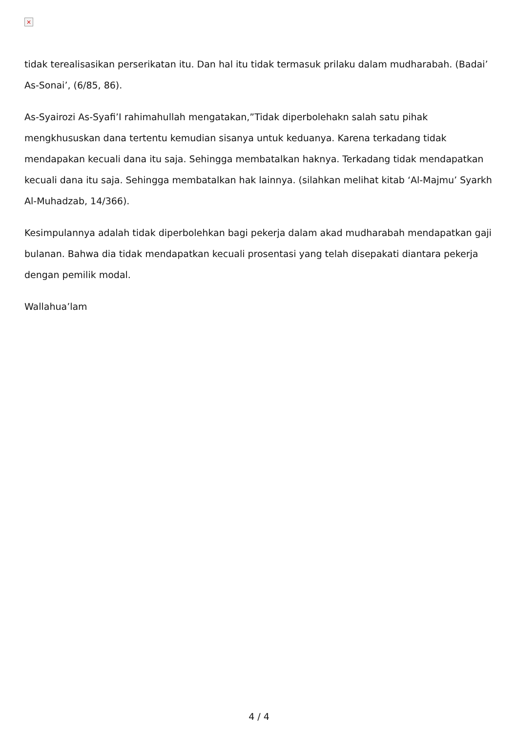×
tidak terealisasikan perserikatan itu. Dan hal itu tidak termasuk prilaku dalam mudharabah. (Badai’ As-Sonai’, (6/85, 86).
As-Syairozi As-Syafi’I rahimahullah mengatakan,”Tidak diperbolehakn salah satu pihak mengkhususkan dana tertentu kemudian sisanya untuk keduanya. Karena terkadang tidak mendapakan kecuali dana itu saja. Sehingga membatalkan haknya. Terkadang tidak mendapatkan kecuali dana itu saja. Sehingga membatalkan hak lainnya. (silahkan melihat kitab ‘Al-Majmu’ Syarkh Al-Muhadzab, 14/366).
Kesimpulannya adalah tidak diperbolehkan bagi pekerja dalam akad mudharabah mendapatkan gaji bulanan. Bahwa dia tidak mendapatkan kecuali prosentasi yang telah disepakati diantara pekerja dengan pemilik modal.
Wallahua’lam
4 / 4